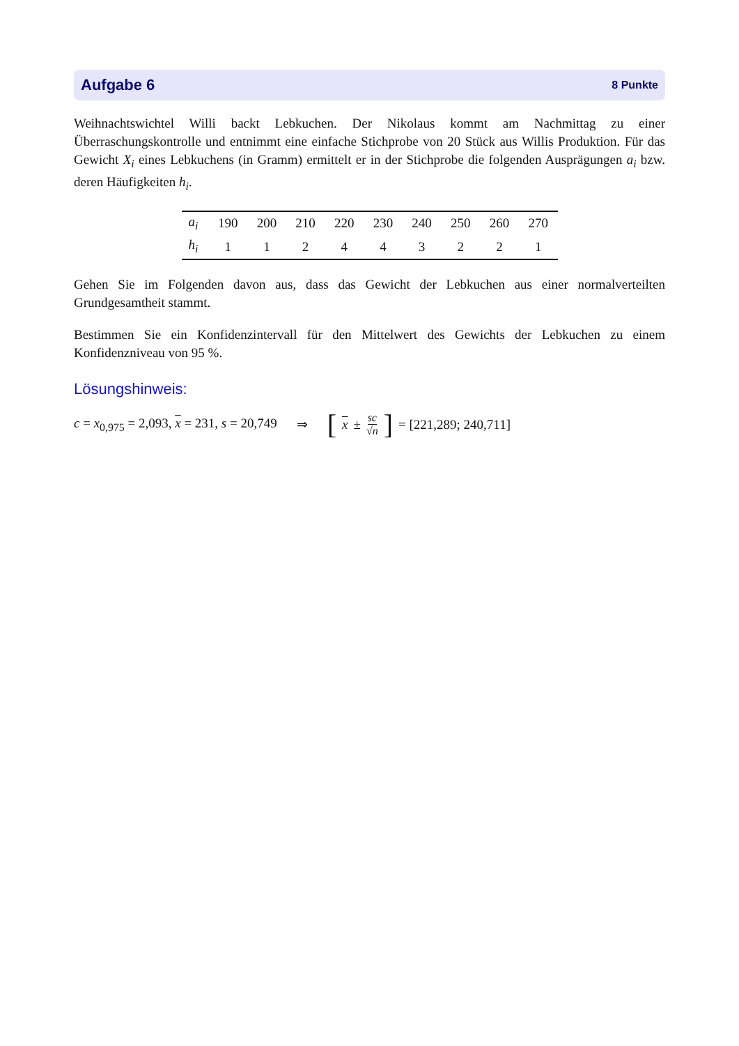Aufgabe 6 8 Punkte
Weihnachtswichtel Willi backt Lebkuchen. Der Nikolaus kommt am Nachmittag zu einer Überraschungskontrolle und entnimmt eine einfache Stichprobe von 20 Stück aus Willis Produktion. Für das Gewicht X<sub>i</sub> eines Lebkuchens (in Gramm) ermittelt er in der Stichprobe die folgenden Ausprägungen a<sub>i</sub> bzw. deren Häufigkeiten h<sub>i</sub>.
| a<sub>i</sub> | 190 | 200 | 210 | 220 | 230 | 240 | 250 | 260 | 270 |
| h<sub>i</sub> | 1 | 1 | 2 | 4 | 4 | 3 | 2 | 2 | 1 |
Gehen Sie im Folgenden davon aus, dass das Gewicht der Lebkuchen aus einer normalverteilten Grundgesamtheit stammt.
Bestimmen Sie ein Konfidenzintervall für den Mittelwert des Gewichts der Lebkuchen zu einem Konfidenzniveau von 95 %.
Lösungshinweis:
c = x<sub>0,975</sub> = 2,093, x = 231, s = 20,749 ⇒ [x ± sc √n] = [221,289; 240,711]